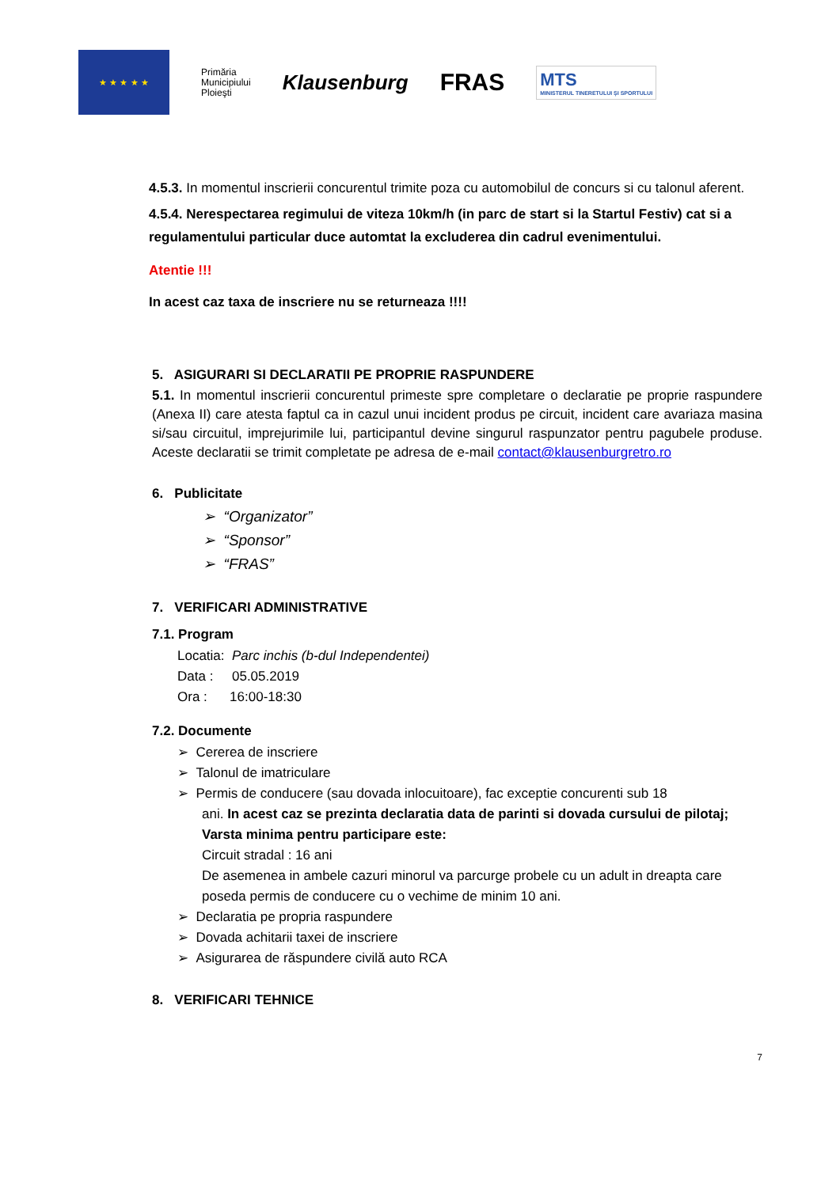★ ★ ★ ★ ★
Primăria
Municipiului
Ploieşti
Klausenburg
FRAS
MTS
MINISTERUL TINERETULUI ȘI SPORTULUI
4.5.3. In momentul inscrierii concurentul trimite poza cu automobilul de concurs si cu talonul aferent.
4.5.4. Nerespectarea regimului de viteza 10km/h (in parc de start si la Startul Festiv) cat si a regulamentului particular duce automtat la excluderea din cadrul evenimentului.
Atentie !!!
In acest caz taxa de inscriere nu se returneaza !!!!
5. ASIGURARI SI DECLARATII PE PROPRIE RASPUNDERE
5.1. In momentul inscrierii concurentul primeste spre completare o declaratie pe proprie raspundere (Anexa II) care atesta faptul ca in cazul unui incident produs pe circuit, incident care avariaza masina si/sau circuitul, imprejurimile lui, participantul devine singurul raspunzator pentru pagubele produse. Aceste declaratii se trimit completate pe adresa de e-mail contact@klausenburgretro.ro
6. Publicitate
➢ “Organizator”
➢ “Sponsor”
➢ “FRAS”
7. VERIFICARI ADMINISTRATIVE
7.1. Program
Locatia: Parc inchis (b-dul Independentei)
Data : 05.05.2019
Ora : 16:00-18:30
7.2. Documente
➢ Cererea de inscriere
➢ Talonul de imatriculare
➢ Permis de conducere (sau dovada inlocuitoare), fac exceptie concurenti sub 18
ani. In acest caz se prezinta declaratia data de parinti si dovada cursului de pilotaj;
Varsta minima pentru participare este:
Circuit stradal : 16 ani
De asemenea in ambele cazuri minorul va parcurge probele cu un adult in dreapta care poseda permis de conducere cu o vechime de minim 10 ani.
➢ Declaratia pe propria raspundere
➢ Dovada achitarii taxei de inscriere
➢ Asigurarea de răspundere civilă auto RCA
8. VERIFICARI TEHNICE
7